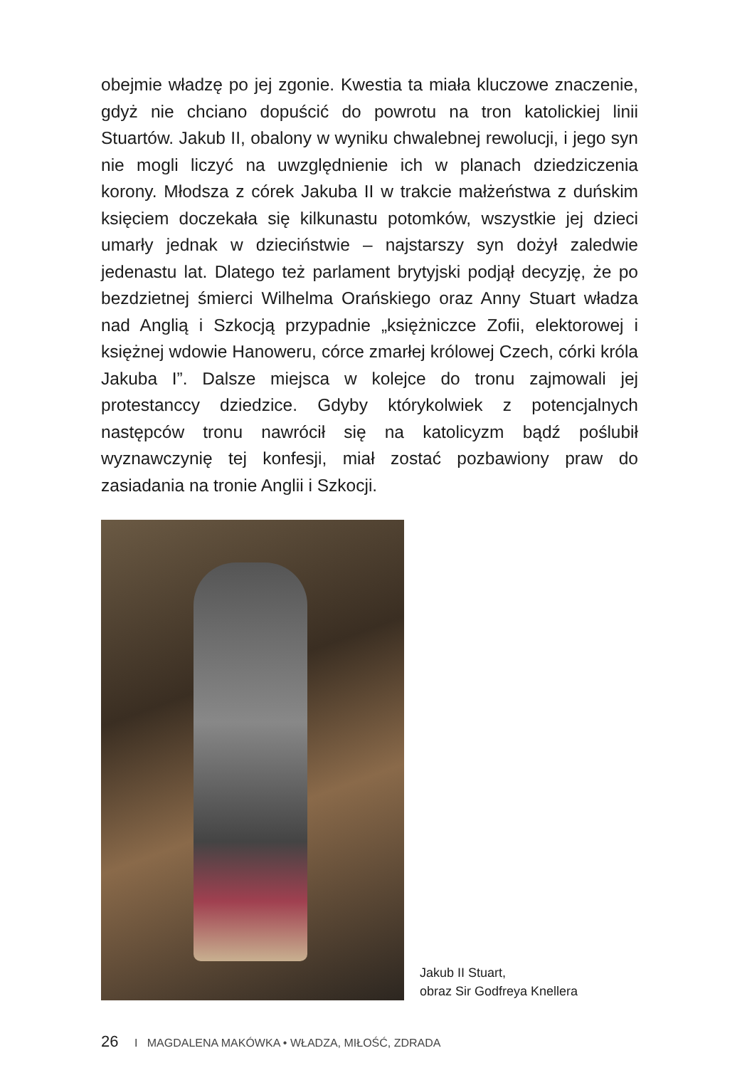obejmie władzę po jej zgonie. Kwestia ta miała kluczowe znaczenie, gdyż nie chciano dopuścić do powrotu na tron katolickiej linii Stuartów. Jakub II, obalony w wyniku chwalebnej rewolucji, i jego syn nie mogli liczyć na uwzględnienie ich w planach dziedziczenia korony. Młodsza z córek Jakuba II w trakcie małżeństwa z duńskim księciem doczekała się kilkunastu potomków, wszystkie jej dzieci umarły jednak w dzieciństwie – najstarszy syn dożył zaledwie jedenastu lat. Dlatego też parlament brytyjski podjął decyzję, że po bezdzietnej śmierci Wilhelma Orańskiego oraz Anny Stuart władza nad Anglią i Szkocją przypadnie „księżniczce Zofii, elektorowej i księżnej wdowie Hanoweru, córce zmarłej królowej Czech, córki króla Jakuba I”. Dalsze miejsca w kolejce do tronu zajmowali jej protestanccy dziedzice. Gdyby którykolwiek z potencjalnych następców tronu nawrócił się na katolicyzm bądź poślubił wyznawczynię tej konfesji, miał zostać pozbawiony praw do zasiadania na tronie Anglii i Szkocji.
Jakub II Stuart,
obraz Sir Godfreya Knellera
26 I MAGDALENA MAKÓWKA • WŁADZA, MIŁOŚĆ, ZDRADA